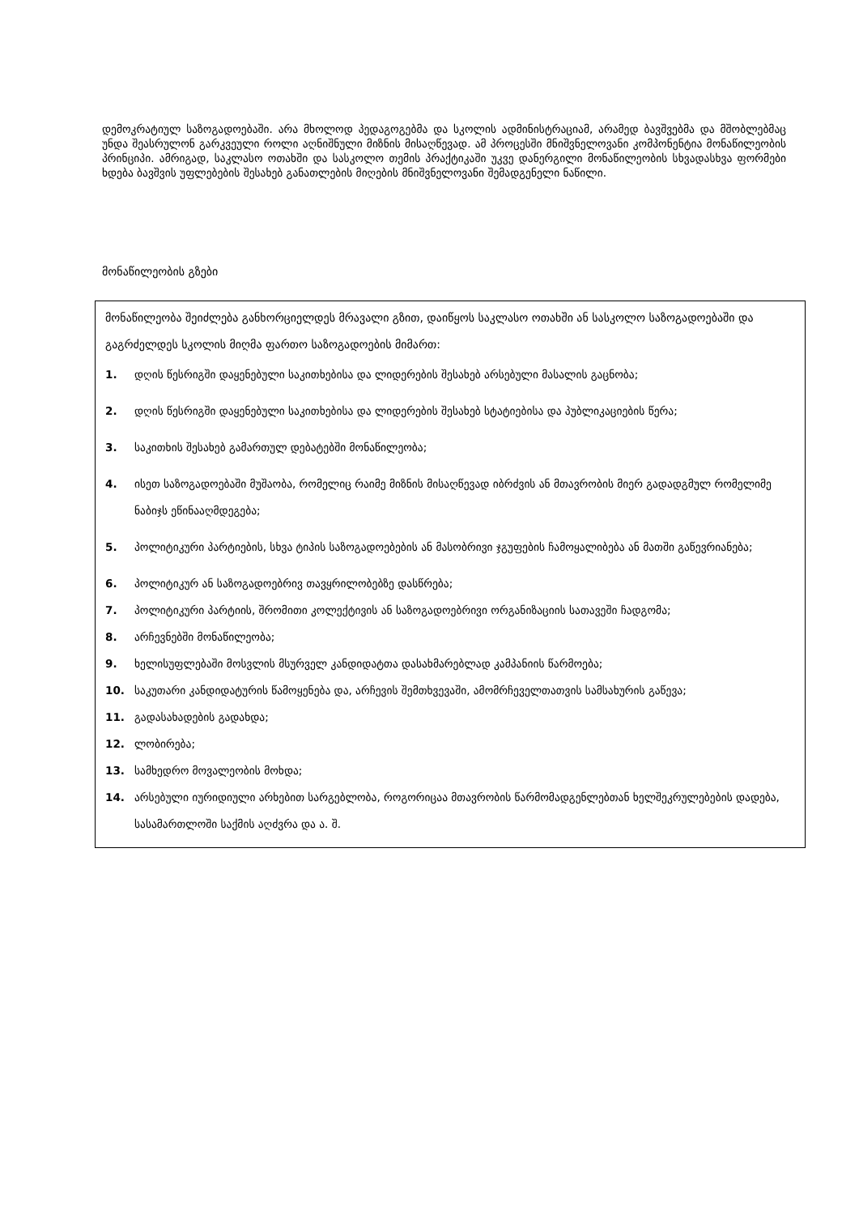დემოკრატიულ საზოგადოებაში. არა მხოლოდ პედაგოგებმა და სკოლის ადმინისტრაციამ, არამედ ბავშვებმა და მშობლებმაც უნდა შეასრულონ გარკვეული როლი აღნიშნული მიზნის მისაღწევად. ამ პროცესში მნიშვნელოვანი კომპონენტია მონაწილეობის პრინციპი. ამრიგად, საკლასო ოთახში და სასკოლო თემის პრაქტიკაში უკვე დანერგილი მონაწილეობის სხვადასხვა ფორმები ხდება ბავშვის უფლებების შესახებ განათლების მიღების მნიშვნელოვანი შემადგენელი ნაწილი.
მონაწილეობის გზები
მონაწილეობა შეიძლება განხორციელდეს მრავალი გზით, დაიწყოს საკლასო ოთახში ან სასკოლო საზოგადოებაში და გაგრძელდეს სკოლის მიღმა ფართო საზოგადოების მიმართ:
1. დღის წესრიგში დაყენებული საკითხებისა და ლიდერების შესახებ არსებული მასალის გაცნობა;
2. დღის წესრიგში დაყენებული საკითხებისა და ლიდერების შესახებ სტატიებისა და პუბლიკაციების წერა;
3. საკითხის შესახებ გამართულ დებატებში მონაწილეობა;
4. ისეთ საზოგადოებაში მუშაობა, რომელიც რაიმე მიზნის მისაღწევად იბრძვის ან მთავრობის მიერ გადადგმულ რომელიმე ნაბიჯს ეწინააღმდეგება;
5. პოლიტიკური პარტიების, სხვა ტიპის საზოგადოებების ან მასობრივი ჯგუფების ჩამოყალიბება ან მათში გაწევრიანება;
6. პოლიტიკურ ან საზოგადოებრივ თავყრილობებზე დასწრება;
7. პოლიტიკური პარტიის, შრომითი კოლექტივის ან საზოგადოებრივი ორგანიზაციის სათავეში ჩადგომა;
8. არჩევნებში მონაწილეობა;
9. ხელისუფლებაში მოსვლის მსურველ კანდიდატთა დასახმარებლად კამპანიის წარმოება;
10. საკუთარი კანდიდატურის წამოყენება და, არჩევის შემთხვევაში, ამომრჩეველთათვის სამსახურის გაწევა;
11. გადასახადების გადახდა;
12. ლობირება;
13. სამხედრო მოვალეობის მოხდა;
14. არსებული იურიდიული არხებით სარგებლობა, როგორიცაა მთავრობის წარმომადგენლებთან ხელშეკრულებების დადება, სასამართლოში საქმის აღძვრა და ა. შ.